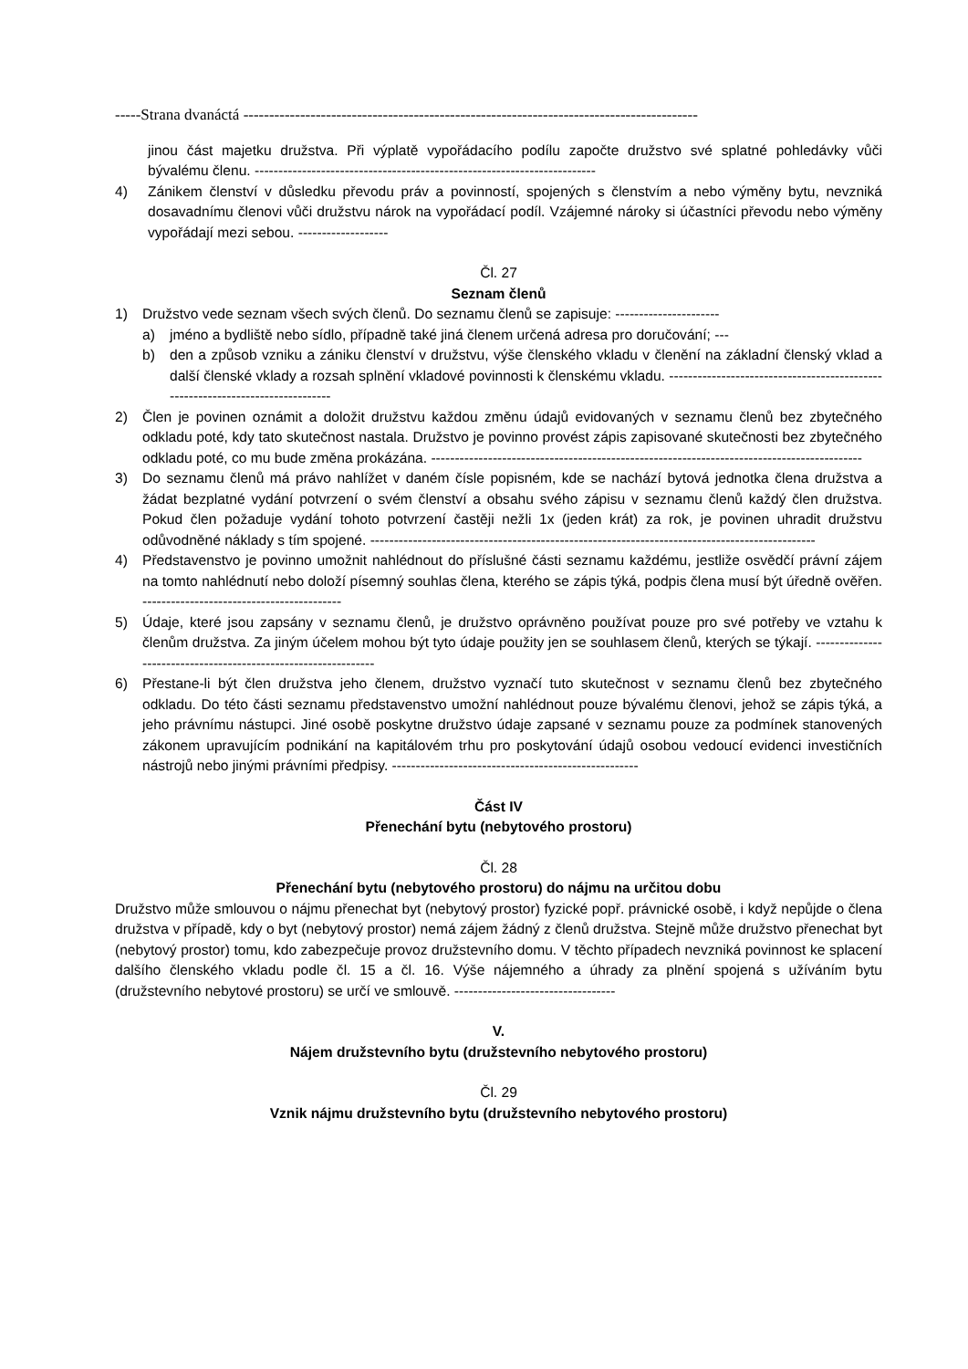-----Strana dvanáctá ----------------------------------------------------------------------------------------
jinou část majetku družstva. Při výplatě vypořádacího podílu započte družstvo své splatné pohledávky vůči bývalému členu. ------------------------------------------------------------------------
4) Zánikem členství v důsledku převodu práv a povinností, spojených s členstvím a nebo výměny bytu, nevzniká dosavadnímu členovi vůči družstvu nárok na vypořádací podíl. Vzájemné nároky si účastníci převodu nebo výměny vypořádají mezi sebou. -------------------
Čl. 27
Seznam členů
1) Družstvo vede seznam všech svých členů. Do seznamu členů se zapisuje: ----------------------
a) jméno a bydliště nebo sídlo, případně také jiná členem určená adresa pro doručování; ---
b) den a způsob vzniku a zániku členství v družstvu, výše členského vkladu v členění na základní členský vklad a další členské vklady a rozsah splnění vkladové povinnosti k členskému vkladu. -------------------------------------------------------------------------------
2) Člen je povinen oznámit a doložit družstvu každou změnu údajů evidovaných v seznamu členů bez zbytečného odkladu poté, kdy tato skutečnost nastala. Družstvo je povinno provést zápis zapisované skutečnosti bez zbytečného odkladu poté, co mu bude změna prokázána. -------------------------------------------------------------------------------------------
3) Do seznamu členů má právo nahlížet v daném čísle popisném, kde se nachází bytová jednotka člena družstva a žádat bezplatné vydání potvrzení o svém členství a obsahu svého zápisu v seznamu členů každý člen družstva. Pokud člen požaduje vydání tohoto potvrzení častěji nežli 1x (jeden krát) za rok, je povinen uhradit družstvu odůvodněné náklady s tím spojené. ----------------------------------------------------------------------------------------------
4) Představenstvo je povinno umožnit nahlédnout do příslušné části seznamu každému, jestliže osvědčí právní zájem na tomto nahlédnutí nebo doloží písemný souhlas člena, kterého se zápis týká, podpis člena musí být úředně ověřen. ------------------------------------------
5) Údaje, které jsou zapsány v seznamu členů, je družstvo oprávněno používat pouze pro své potřeby ve vztahu k členům družstva. Za jiným účelem mohou být tyto údaje použity jen se souhlasem členů, kterých se týkají. ---------------------------------------------------------------
6) Přestane-li být člen družstva jeho členem, družstvo vyznačí tuto skutečnost v seznamu členů bez zbytečného odkladu. Do této části seznamu představenstvo umožní nahlédnout pouze bývalému členovi, jehož se zápis týká, a jeho právnímu nástupci. Jiné osobě poskytne družstvo údaje zapsané v seznamu pouze za podmínek stanovených zákonem upravujícím podnikání na kapitálovém trhu pro poskytování údajů osobou vedoucí evidenci investičních nástrojů nebo jinými právními předpisy. ----------------------------------------------------
Část IV
Přenechání bytu (nebytového prostoru)
Čl. 28
Přenechání bytu (nebytového prostoru) do nájmu na určitou dobu
Družstvo může smlouvou o nájmu přenechat byt (nebytový prostor) fyzické popř. právnické osobě, i když nepůjde o člena družstva v případě, kdy o byt (nebytový prostor) nemá zájem žádný z členů družstva. Stejně může družstvo přenechat byt (nebytový prostor) tomu, kdo zabezpečuje provoz družstevního domu. V těchto případech nevzniká povinnost ke splacení dalšího členského vkladu podle čl. 15 a čl. 16. Výše nájemného a úhrady za plnění spojená s užíváním bytu (družstevního nebytové prostoru) se určí ve smlouvě. ----------------------------------
V.
Nájem družstevního bytu (družstevního nebytového prostoru)
Čl. 29
Vznik nájmu družstevního bytu (družstevního nebytového prostoru)